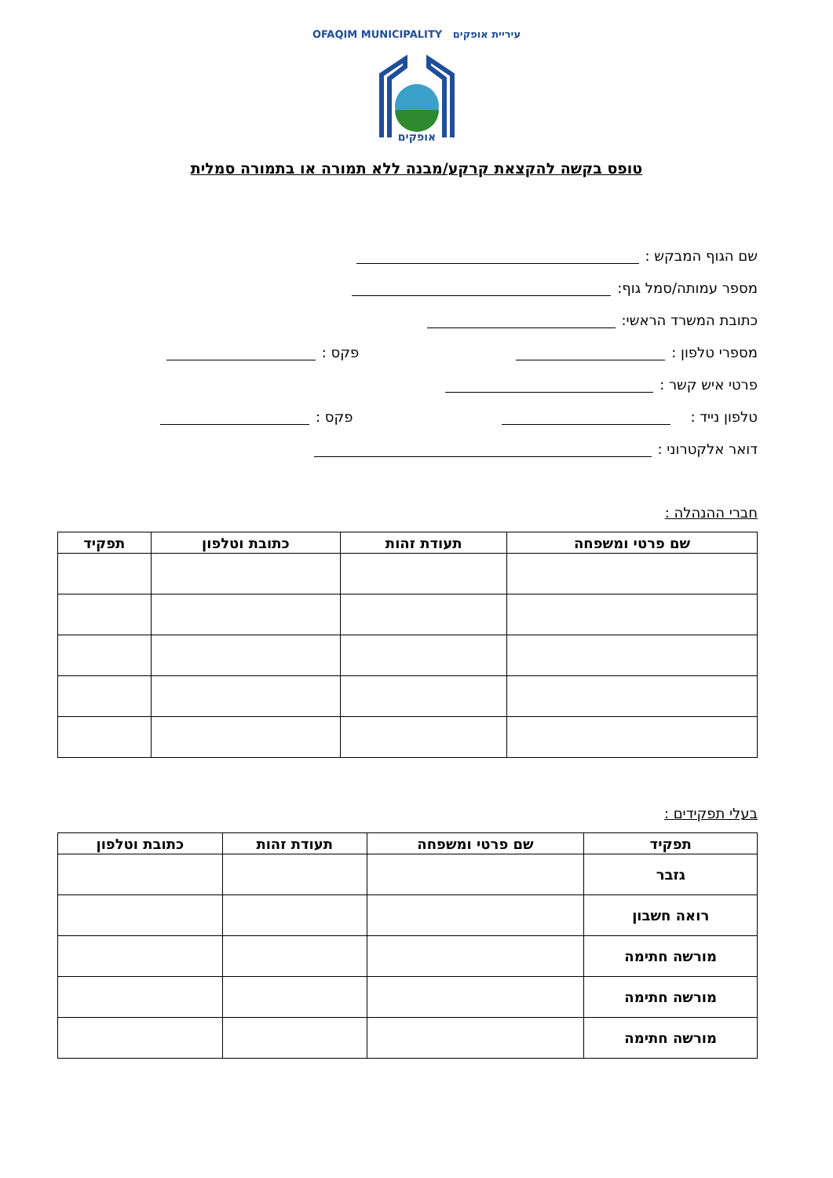עיריית אופקים OFAQIM MUNICIPALITY
אופקים
טופס בקשה להקצאת קרקע/מבנה ללא תמורה או בתמורה סמלית
שם הגוף המבקש :
מספר עמותה/סמל גוף:
כתובת המשרד הראשי:
מספרי טלפון : פקס :
פרטי איש קשר :
טלפון נייד : פקס :
דואר אלקטרוני :
חברי ההנהלה :
| שם פרטי ומשפחה | תעודת זהות | כתובת וטלפון | תפקיד |
| --- | --- | --- | --- |
בעלי תפקידים :
| תפקיד | שם פרטי ומשפחה | תעודת זהות | כתובת וטלפון |
| --- | --- | --- | --- |
| גזבר | | | |
| רואה חשבון | | | |
| מורשה חתימה | | | |
| מורשה חתימה | | | |
| מורשה חתימה | | | |